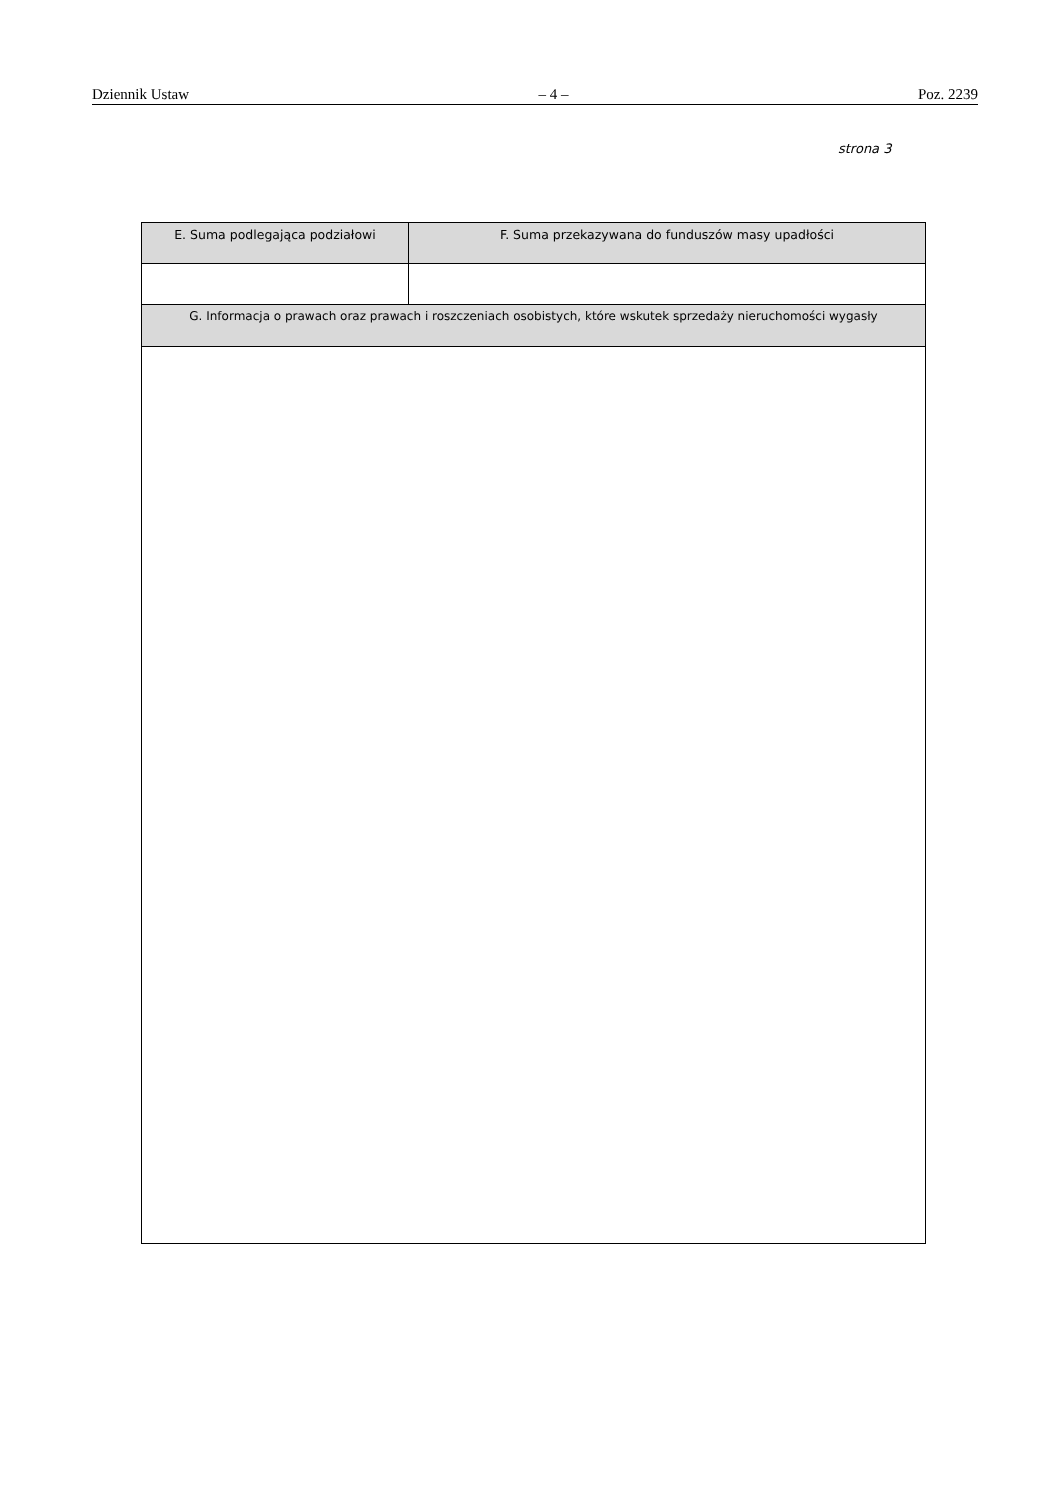Dziennik Ustaw – 4 – Poz. 2239
strona 3
| E. Suma podlegająca podziałowi | F. Suma przekazywana do funduszów masy upadłości |
| --- | --- |
| G. Informacja o prawach oraz prawach i roszczeniach osobistych, które wskutek sprzedaży nieruchomości wygasły | |